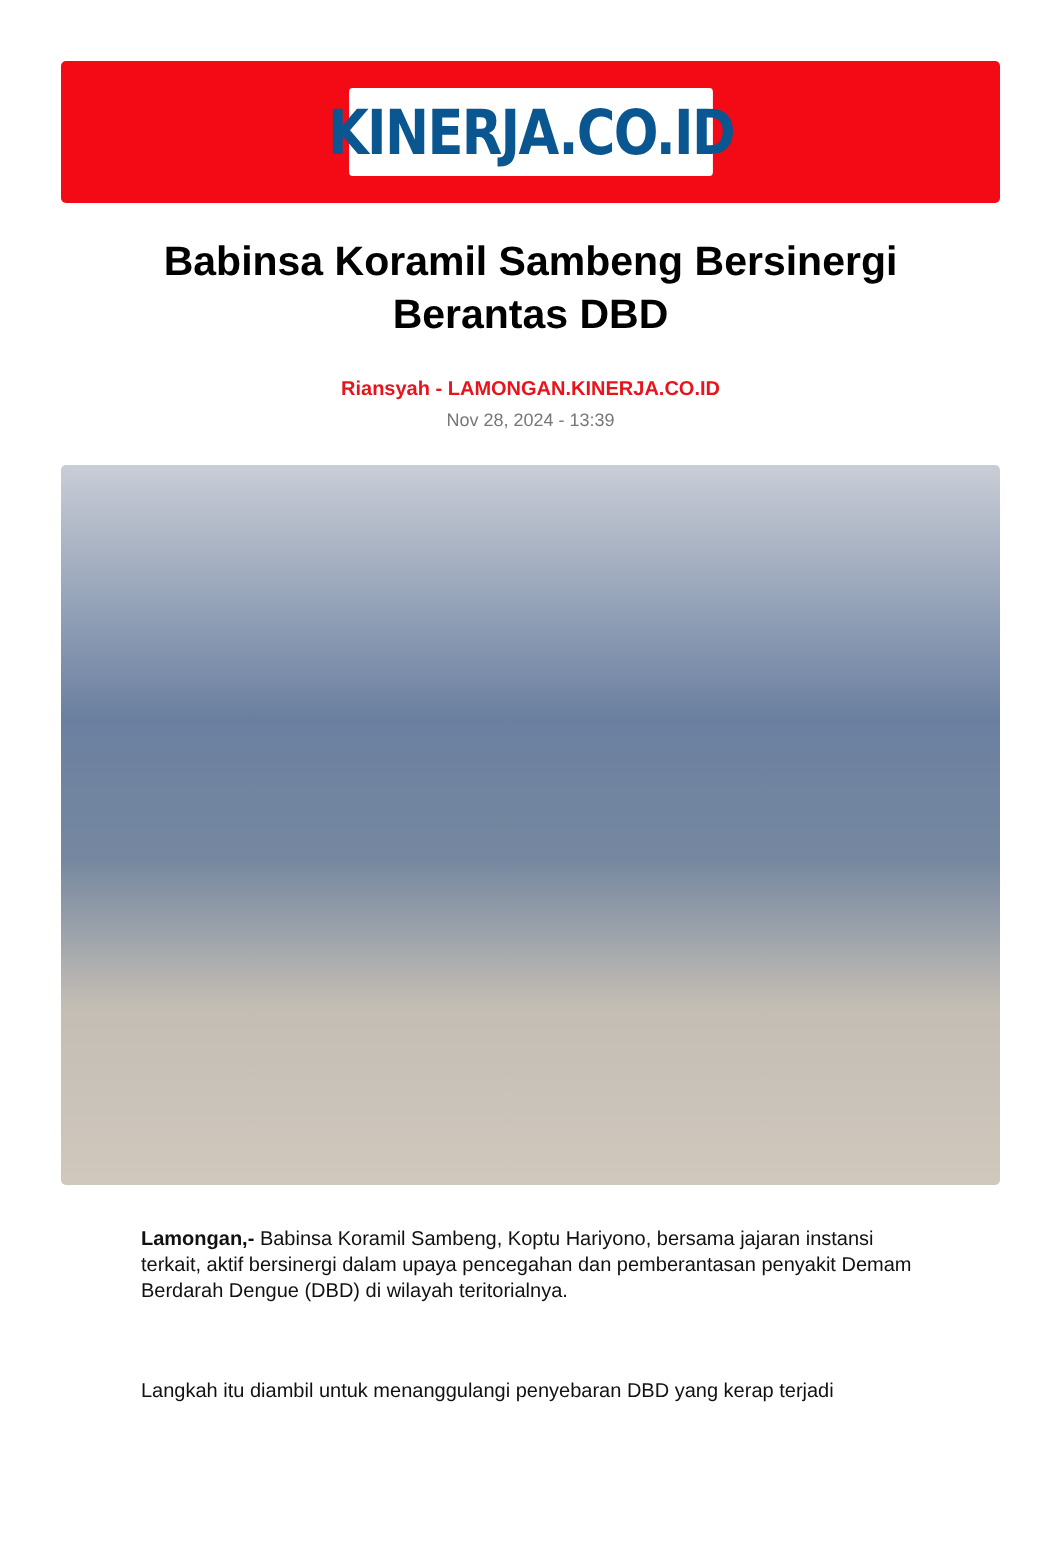KINERJA.CO.ID
Babinsa Koramil Sambeng Bersinergi Berantas DBD
Riansyah - LAMONGAN.KINERJA.CO.ID
Nov 28, 2024 - 13:39
Lamongan,- Babinsa Koramil Sambeng, Koptu Hariyono, bersama jajaran instansi terkait, aktif bersinergi dalam upaya pencegahan dan pemberantasan penyakit Demam Berdarah Dengue (DBD) di wilayah teritorialnya.
Langkah itu diambil untuk menanggulangi penyebaran DBD yang kerap terjadi